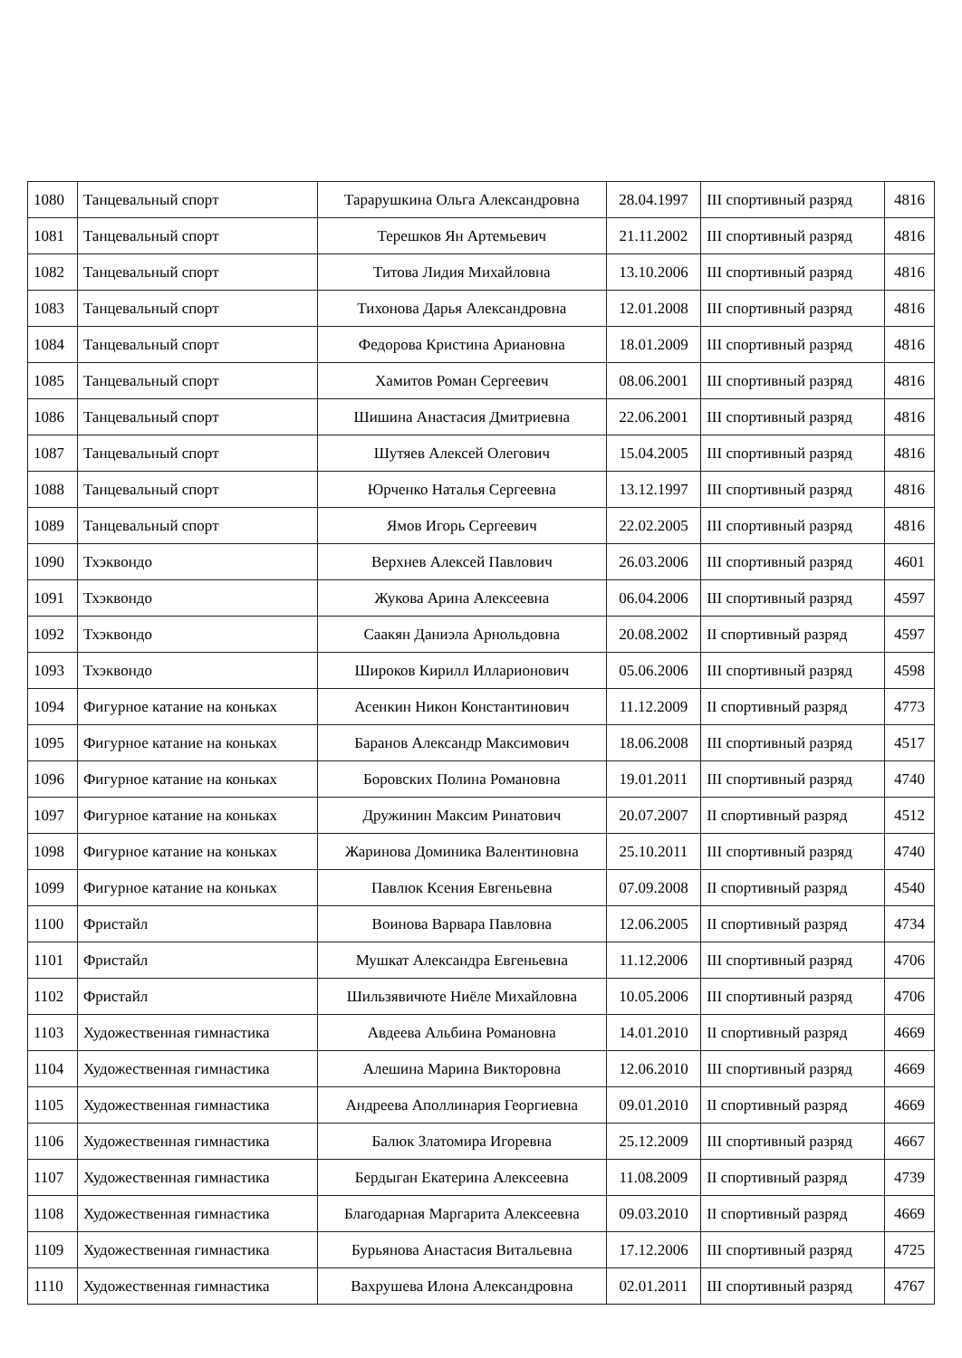| 1080 | Танцевальный спорт | Тарарушкина Ольга Александровна | 28.04.1997 | III спортивный разряд | 4816 |
| 1081 | Танцевальный спорт | Терешков Ян Артемьевич | 21.11.2002 | III спортивный разряд | 4816 |
| 1082 | Танцевальный спорт | Титова Лидия Михайловна | 13.10.2006 | III спортивный разряд | 4816 |
| 1083 | Танцевальный спорт | Тихонова Дарья Александровна | 12.01.2008 | III спортивный разряд | 4816 |
| 1084 | Танцевальный спорт | Федорова Кристина Ариановна | 18.01.2009 | III спортивный разряд | 4816 |
| 1085 | Танцевальный спорт | Хамитов Роман Сергеевич | 08.06.2001 | III спортивный разряд | 4816 |
| 1086 | Танцевальный спорт | Шишина Анастасия Дмитриевна | 22.06.2001 | III спортивный разряд | 4816 |
| 1087 | Танцевальный спорт | Шутяев Алексей Олегович | 15.04.2005 | III спортивный разряд | 4816 |
| 1088 | Танцевальный спорт | Юрченко Наталья Сергеевна | 13.12.1997 | III спортивный разряд | 4816 |
| 1089 | Танцевальный спорт | Ямов Игорь Сергеевич | 22.02.2005 | III спортивный разряд | 4816 |
| 1090 | Тхэквондо | Верхнев Алексей Павлович | 26.03.2006 | III спортивный разряд | 4601 |
| 1091 | Тхэквондо | Жукова Арина Алексеевна | 06.04.2006 | III спортивный разряд | 4597 |
| 1092 | Тхэквондо | Саакян Даниэла Арнольдовна | 20.08.2002 | II спортивный разряд | 4597 |
| 1093 | Тхэквондо | Широков Кирилл Илларионович | 05.06.2006 | III спортивный разряд | 4598 |
| 1094 | Фигурное катание на коньках | Асенкин Никон Константинович | 11.12.2009 | II спортивный разряд | 4773 |
| 1095 | Фигурное катание на коньках | Баранов Александр Максимович | 18.06.2008 | III спортивный разряд | 4517 |
| 1096 | Фигурное катание на коньках | Боровских Полина Романовна | 19.01.2011 | III спортивный разряд | 4740 |
| 1097 | Фигурное катание на коньках | Дружинин Максим Ринатович | 20.07.2007 | II спортивный разряд | 4512 |
| 1098 | Фигурное катание на коньках | Жаринова Доминика Валентиновна | 25.10.2011 | III спортивный разряд | 4740 |
| 1099 | Фигурное катание на коньках | Павлюк Ксения Евгеньевна | 07.09.2008 | II спортивный разряд | 4540 |
| 1100 | Фристайл | Воинова Варвара Павловна | 12.06.2005 | II спортивный разряд | 4734 |
| 1101 | Фристайл | Мушкат Александра Евгеньевна | 11.12.2006 | III спортивный разряд | 4706 |
| 1102 | Фристайл | Шильзявичюте Ниёле Михайловна | 10.05.2006 | III спортивный разряд | 4706 |
| 1103 | Художественная гимнастика | Авдеева Альбина Романовна | 14.01.2010 | II спортивный разряд | 4669 |
| 1104 | Художественная гимнастика | Алешина Марина Викторовна | 12.06.2010 | III спортивный разряд | 4669 |
| 1105 | Художественная гимнастика | Андреева Аполлинария Георгиевна | 09.01.2010 | II спортивный разряд | 4669 |
| 1106 | Художественная гимнастика | Балюк Златомира Игоревна | 25.12.2009 | III спортивный разряд | 4667 |
| 1107 | Художественная гимнастика | Бердыган Екатерина Алексеевна | 11.08.2009 | II спортивный разряд | 4739 |
| 1108 | Художественная гимнастика | Благодарная Маргарита Алексеевна | 09.03.2010 | II спортивный разряд | 4669 |
| 1109 | Художественная гимнастика | Бурьянова Анастасия Витальевна | 17.12.2006 | III спортивный разряд | 4725 |
| 1110 | Художественная гимнастика | Вахрушева Илона Александровна | 02.01.2011 | III спортивный разряд | 4767 |